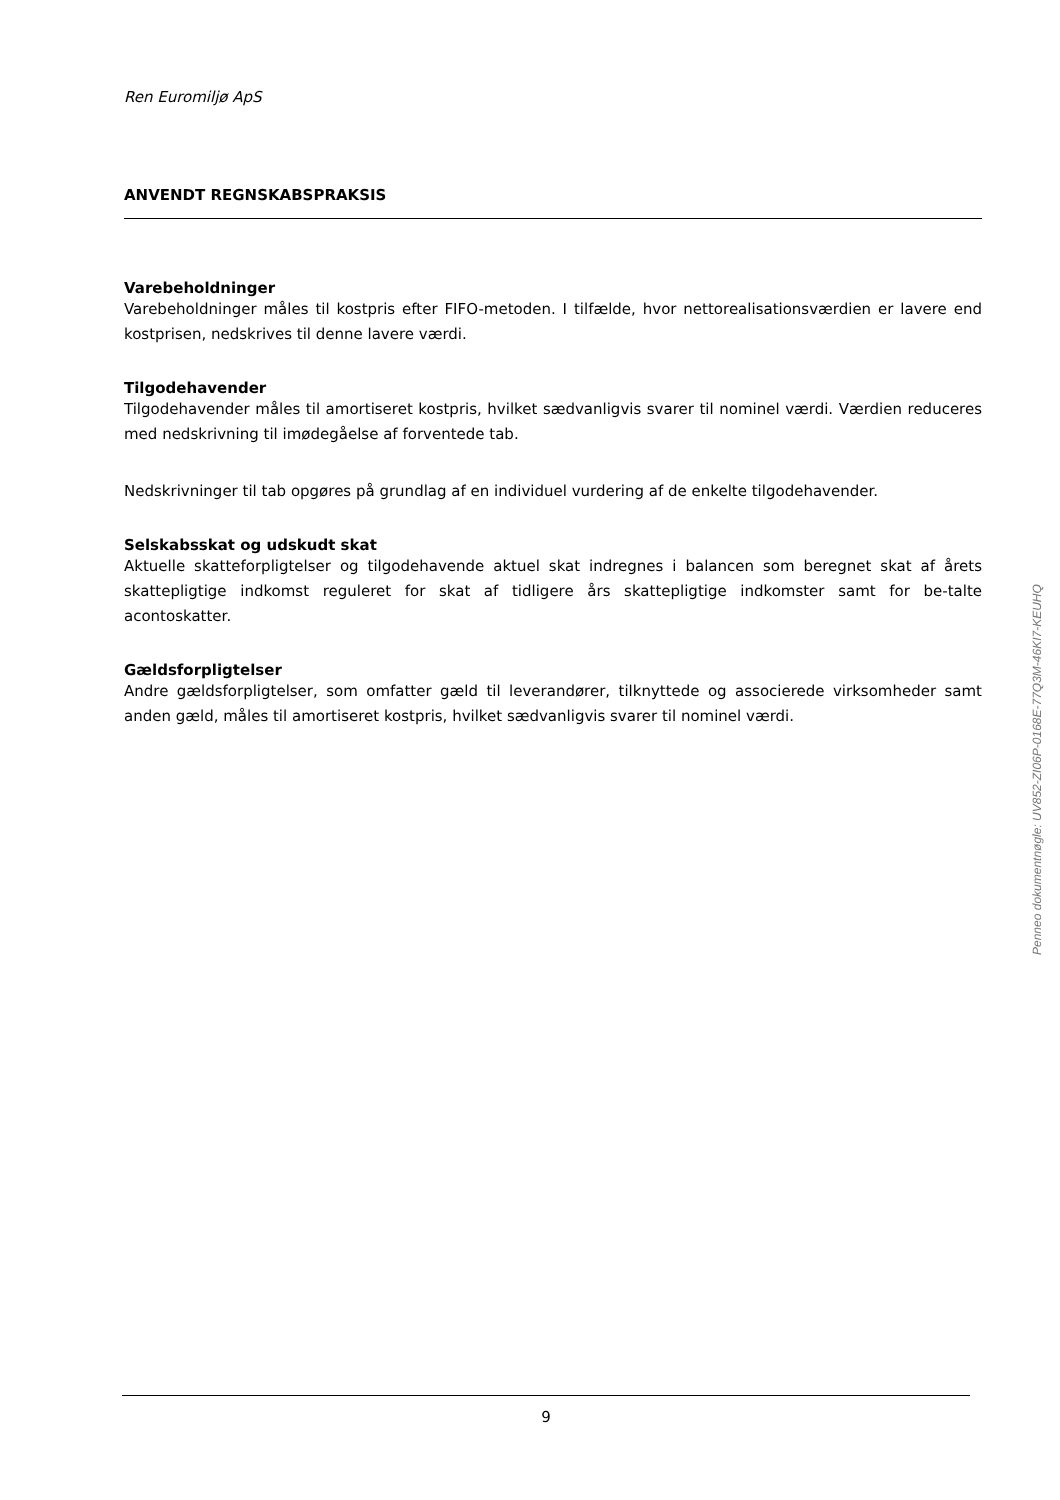Ren Euromiljø ApS
ANVENDT REGNSKABSPRAKSIS
Varebeholdninger
Varebeholdninger måles til kostpris efter FIFO-metoden. I tilfælde, hvor nettorealisationsværdien er lavere end kostprisen, nedskrives til denne lavere værdi.
Tilgodehavender
Tilgodehavender måles til amortiseret kostpris, hvilket sædvanligvis svarer til nominel værdi. Værdien reduceres med nedskrivning til imødegåelse af forventede tab.
Nedskrivninger til tab opgøres på grundlag af en individuel vurdering af de enkelte tilgodehavender.
Selskabsskat og udskudt skat
Aktuelle skatteforpligtelser og tilgodehavende aktuel skat indregnes i balancen som beregnet skat af årets skattepligtige indkomst reguleret for skat af tidligere års skattepligtige indkomster samt for be-talte acontoskatter.
Gældsforpligtelser
Andre gældsforpligtelser, som omfatter gæld til leverandører, tilknyttede og associerede virksomheder samt anden gæld, måles til amortiseret kostpris, hvilket sædvanligvis svarer til nominel værdi.
9
Penneo dokumentnøgle: UV852-ZI06P-0168E-77Q3M-46KI7-KEUHQ